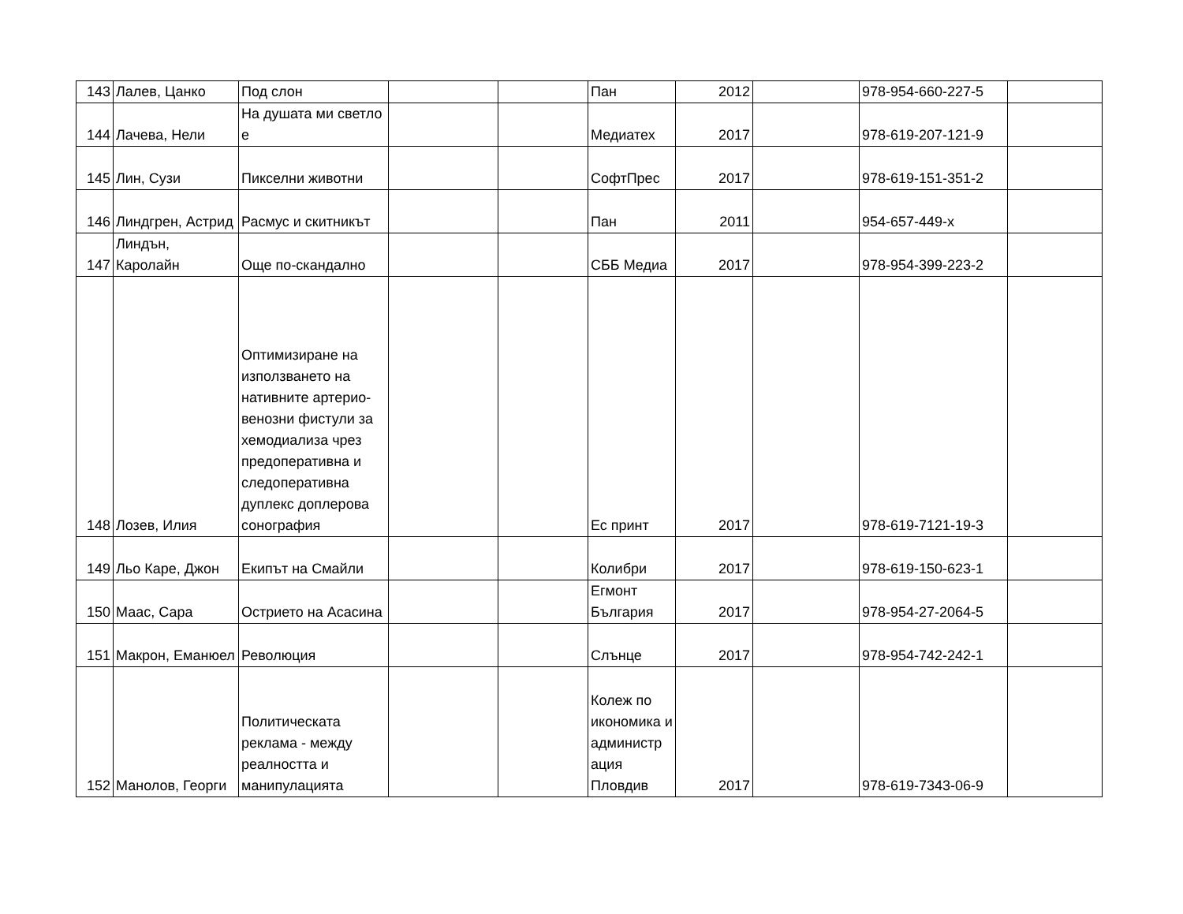| 143 | Лалев, Цанко | Под слон | | | Пан | 2012 | | 978-954-660-227-5 | |
| 144 | Лачева, Нели | На душата ми светло е | | | Медиатех | 2017 | | 978-619-207-121-9 | |
| 145 | Лин, Сузи | Пикселни животни | | | СофтПрес | 2017 | | 978-619-151-351-2 | |
| 146 | Линдгрен, Астрид | Расмус и скитникът | | | Пан | 2011 | | 954-657-449-x | |
| 147 | Линдън, Каролайн | Още по-скандално | | | СББ Медиа | 2017 | | 978-954-399-223-2 | |
| 148 | Лозев, Илия | Оптимизиране на използването на нативните артерио-венозни фистули за хемодиализа чрез предоперативна и следоперативна дуплекс доплерова сонография | | | Ес принт | 2017 | | 978-619-7121-19-3 | |
| 149 | Льо Каре, Джон | Екипът на Смайли | | | Колибри | 2017 | | 978-619-150-623-1 | |
| 150 | Маас, Сара | Острието на Асасина | | | Егмонт България | 2017 | | 978-954-27-2064-5 | |
| 151 | Макрон, Еманюел | Революция | | | Слънце | 2017 | | 978-954-742-242-1 | |
| 152 | Манолов, Георги | Политическата реклама - между реалността и манипулацията | | | Колеж по икономика и администр ация Пловдив | 2017 | | 978-619-7343-06-9 | |